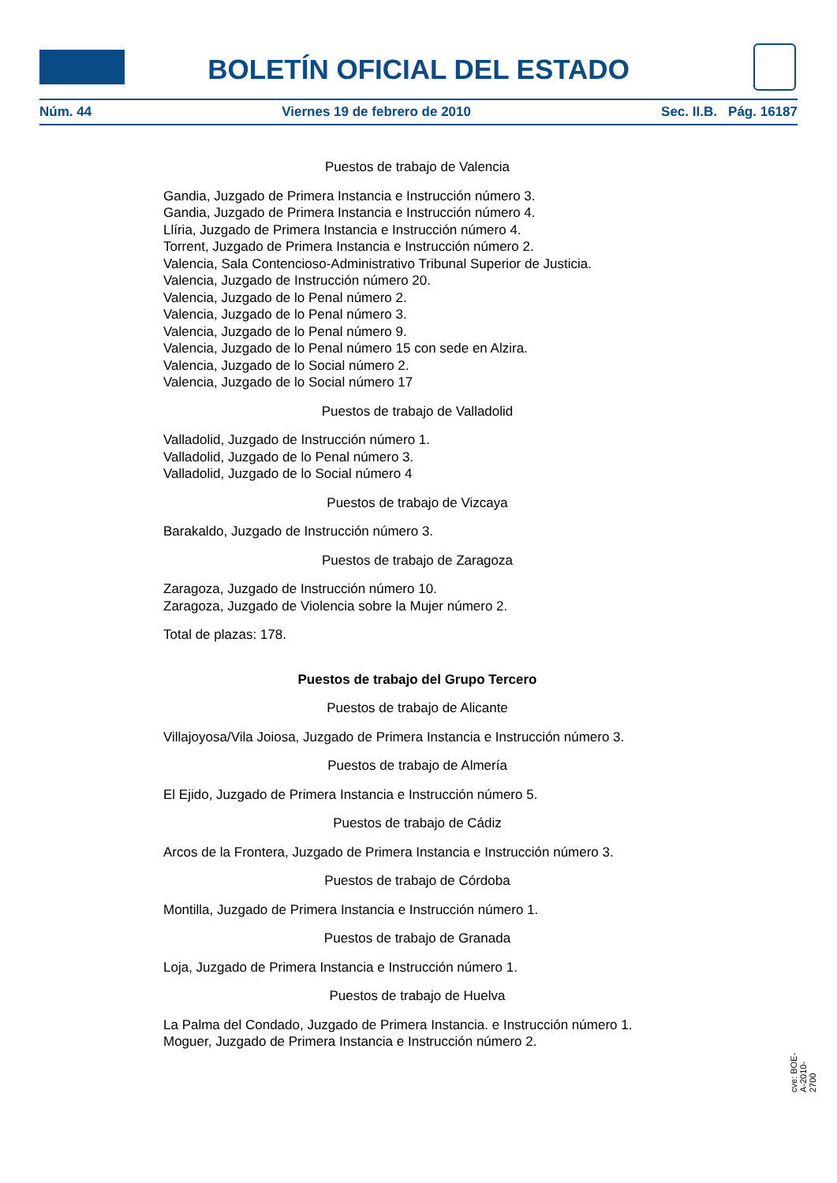BOLETÍN OFICIAL DEL ESTADO
Núm. 44 Viernes 19 de febrero de 2010 Sec. II.B. Pág. 16187
Puestos de trabajo de Valencia
Gandia, Juzgado de Primera Instancia e Instrucción número 3.
Gandia, Juzgado de Primera Instancia e Instrucción número 4.
Llíria, Juzgado de Primera Instancia e Instrucción número 4.
Torrent, Juzgado de Primera Instancia e Instrucción número 2.
Valencia, Sala Contencioso-Administrativo Tribunal Superior de Justicia.
Valencia, Juzgado de Instrucción número 20.
Valencia, Juzgado de lo Penal número 2.
Valencia, Juzgado de lo Penal número 3.
Valencia, Juzgado de lo Penal número 9.
Valencia, Juzgado de lo Penal número 15 con sede en Alzira.
Valencia, Juzgado de lo Social número 2.
Valencia, Juzgado de lo Social número 17
Puestos de trabajo de Valladolid
Valladolid, Juzgado de Instrucción número 1.
Valladolid, Juzgado de lo Penal número 3.
Valladolid, Juzgado de lo Social número 4
Puestos de trabajo de Vizcaya
Barakaldo, Juzgado de Instrucción número 3.
Puestos de trabajo de Zaragoza
Zaragoza, Juzgado de Instrucción número 10.
Zaragoza, Juzgado de Violencia sobre la Mujer número 2.
Total de plazas: 178.
Puestos de trabajo del Grupo Tercero
Puestos de trabajo de Alicante
Villajoyosa/Vila Joiosa, Juzgado de Primera Instancia e Instrucción número 3.
Puestos de trabajo de Almería
El Ejido, Juzgado de Primera Instancia e Instrucción número 5.
Puestos de trabajo de Cádiz
Arcos de la Frontera, Juzgado de Primera Instancia e Instrucción número 3.
Puestos de trabajo de Córdoba
Montilla, Juzgado de Primera Instancia e Instrucción número 1.
Puestos de trabajo de Granada
Loja, Juzgado de Primera Instancia e Instrucción número 1.
Puestos de trabajo de Huelva
La Palma del Condado, Juzgado de Primera Instancia. e Instrucción número 1.
Moguer, Juzgado de Primera Instancia e Instrucción número 2.
cve: BOE-A-2010-2700